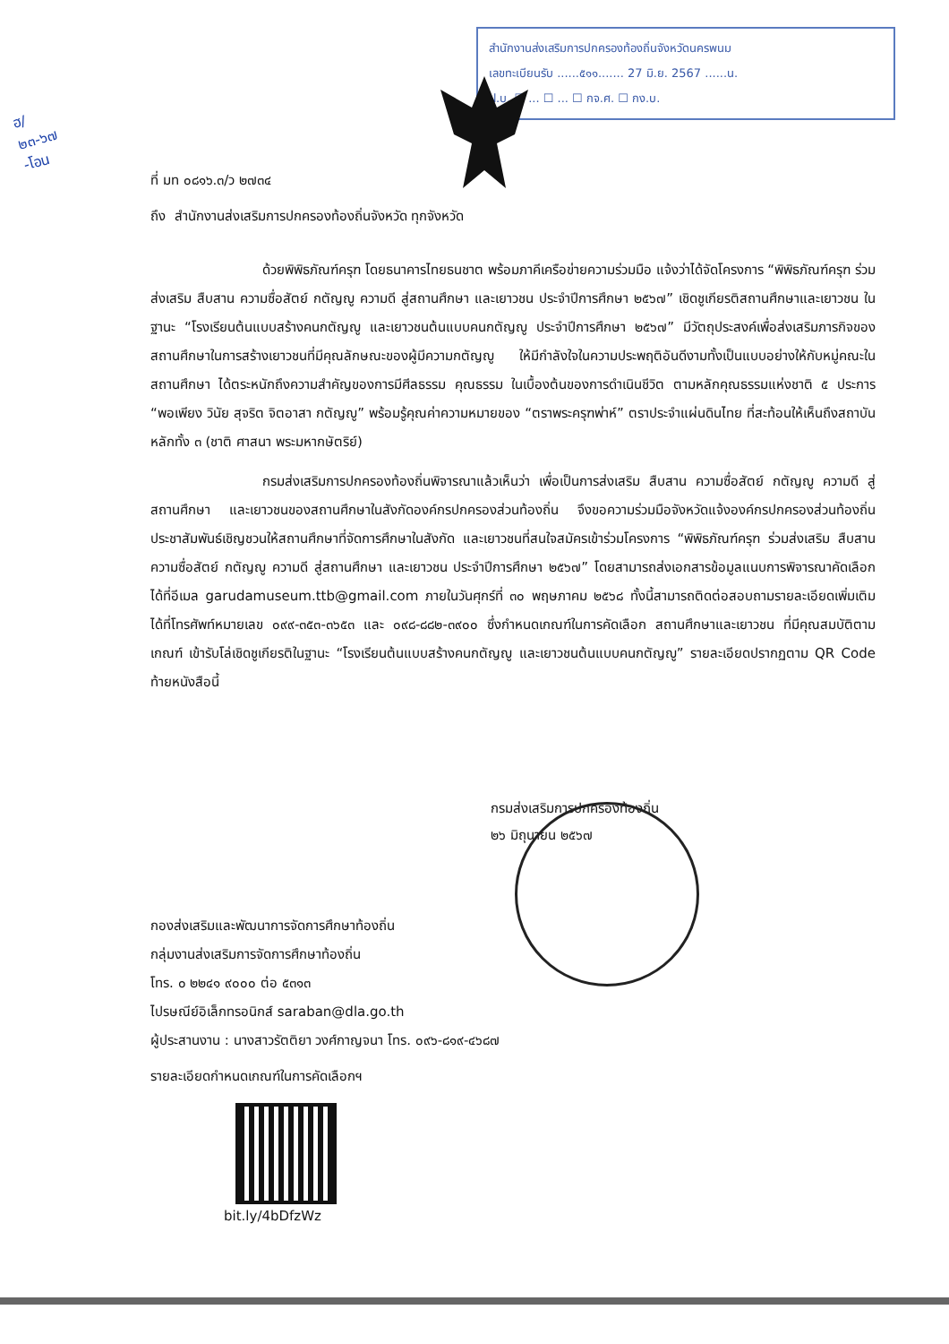ฮ/
๒๓-๖๗
-โอน
สำนักงานส่งเสริมการปกครองท้องถิ่นจังหวัดนครพนม
เลขทะเบียนรับ ......๕๑๑....... 27 มิ.ย. 2567 ......น.
ฝ.บ. ☐ ... ☐ ... ☐ กจ.ศ. ☐ กง.บ.
ที่ มท ๐๘๑๖.๓/ว ๒๗๓๔
ถึง สำนักงานส่งเสริมการปกครองท้องถิ่นจังหวัด ทุกจังหวัด
ด้วยพิพิธภัณฑ์ครุฑ โดยธนาคารไทยธนชาต พร้อมภาคีเครือข่ายความร่วมมือ แจ้งว่าได้จัดโครงการ “พิพิธภัณฑ์ครุฑ ร่วมส่งเสริม สืบสาน ความซื่อสัตย์ กตัญญู ความดี สู่สถานศึกษา และเยาวชน ประจำปีการศึกษา ๒๕๖๗” เชิดชูเกียรติสถานศึกษาและเยาวชน ในฐานะ “โรงเรียนต้นแบบสร้างคนกตัญญู และเยาวชนต้นแบบคนกตัญญู ประจำปีการศึกษา ๒๕๖๗” มีวัตถุประสงค์เพื่อส่งเสริมภารกิจของสถานศึกษาในการสร้างเยาวชนที่มีคุณลักษณะของผู้มีความกตัญญู ให้มีกำลังใจในความประพฤติอันดีงามทั้งเป็นแบบอย่างให้กับหมู่คณะในสถานศึกษา ได้ตระหนักถึงความสำคัญของการมีศีลธรรม คุณธรรม ในเบื้องต้นของการดำเนินชีวิต ตามหลักคุณธรรมแห่งชาติ ๕ ประการ “พอเพียง วินัย สุจริต จิตอาสา กตัญญู” พร้อมรู้คุณค่าความหมายของ “ตราพระครุฑพ่าห์” ตราประจำแผ่นดินไทย ที่สะท้อนให้เห็นถึงสถาบันหลักทั้ง ๓ (ชาติ ศาสนา พระมหากษัตริย์)
กรมส่งเสริมการปกครองท้องถิ่นพิจารณาแล้วเห็นว่า เพื่อเป็นการส่งเสริม สืบสาน ความซื่อสัตย์ กตัญญู ความดี สู่สถานศึกษา และเยาวชนของสถานศึกษาในสังกัดองค์กรปกครองส่วนท้องถิ่น จึงขอความร่วมมือจังหวัดแจ้งองค์กรปกครองส่วนท้องถิ่นประชาสัมพันธ์เชิญชวนให้สถานศึกษาที่จัดการศึกษาในสังกัด และเยาวชนที่สนใจสมัครเข้าร่วมโครงการ “พิพิธภัณฑ์ครุฑ ร่วมส่งเสริม สืบสาน ความซื่อสัตย์ กตัญญู ความดี สู่สถานศึกษา และเยาวชน ประจำปีการศึกษา ๒๕๖๗” โดยสามารถส่งเอกสารข้อมูลแนบการพิจารณาคัดเลือกได้ที่อีเมล garudamuseum.ttb@gmail.com ภายในวันศุกร์ที่ ๓๐ พฤษภาคม ๒๕๖๘ ทั้งนี้สามารถติดต่อสอบถามรายละเอียดเพิ่มเติมได้ที่โทรศัพท์หมายเลข ๐๙๙-๓๕๓-๓๖๕๓ และ ๐๙๘-๘๘๒-๓๙๐๐ ซึ่งกำหนดเกณฑ์ในการคัดเลือก สถานศึกษาและเยาวชน ที่มีคุณสมบัติตามเกณฑ์ เข้ารับโล่เชิดชูเกียรติในฐานะ “โรงเรียนต้นแบบสร้างคนกตัญญู และเยาวชนต้นแบบคนกตัญญู” รายละเอียดปรากฏตาม QR Code ท้ายหนังสือนี้
กรมส่งเสริมการปกครองท้องถิ่น
๒๖ มิถุนายน ๒๕๖๗
กองส่งเสริมและพัฒนาการจัดการศึกษาท้องถิ่น
กลุ่มงานส่งเสริมการจัดการศึกษาท้องถิ่น
โทร. ๐ ๒๒๔๑ ๙๐๐๐ ต่อ ๕๓๑๓
ไปรษณีย์อิเล็กทรอนิกส์ saraban@dla.go.th
ผู้ประสานงาน : นางสาวรัตติยา วงศ์กาญจนา โทร. ๐๙๖-๘๑๙-๔๖๘๗
รายละเอียดกำหนดเกณฑ์ในการคัดเลือกฯ
bit.ly/4bDfzWz